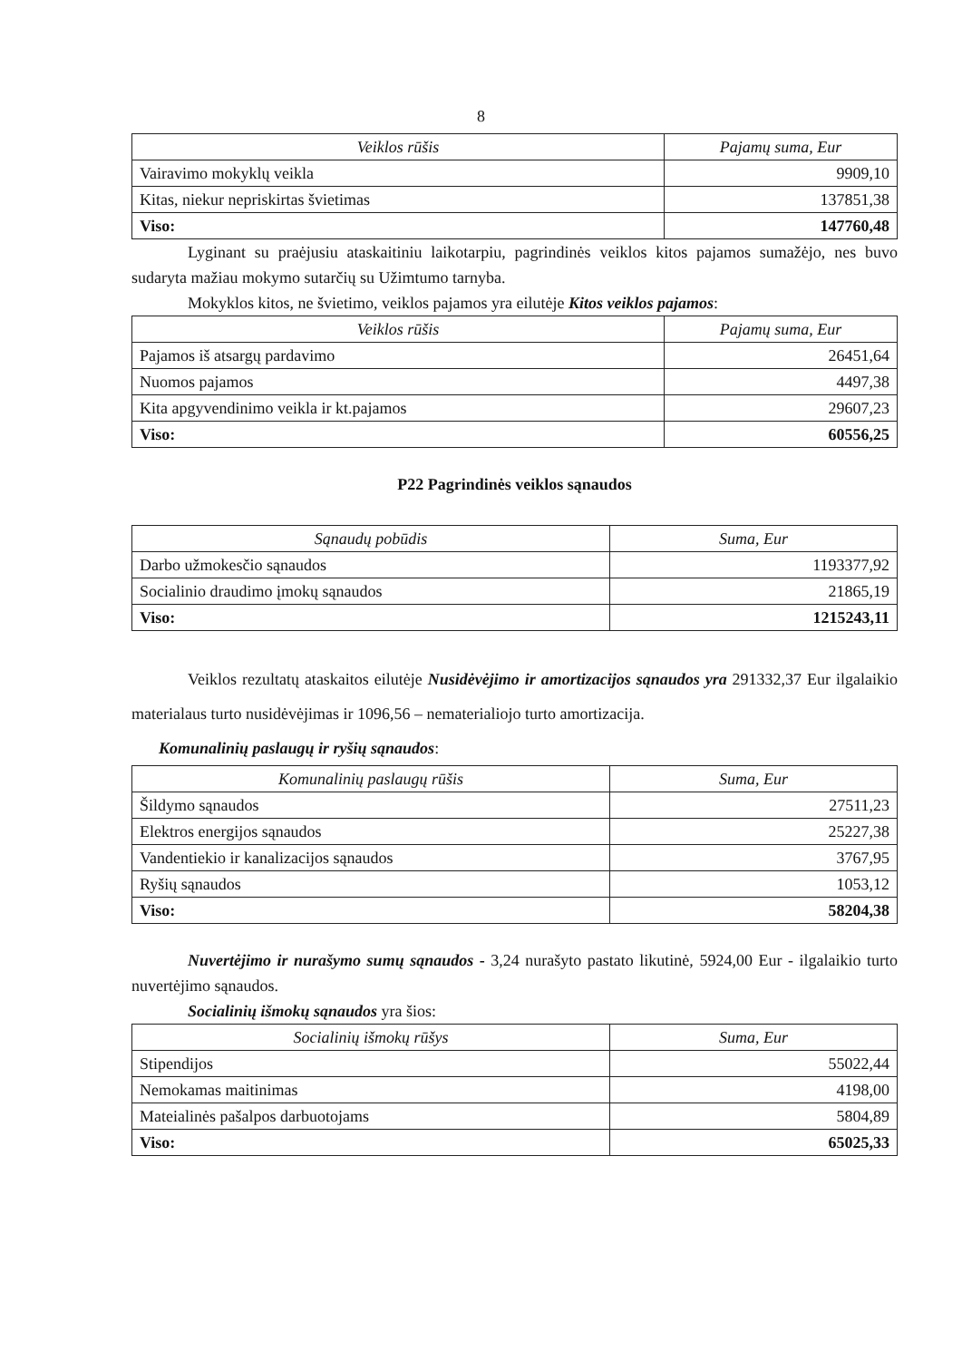8
| Veiklos rūšis | Pajamų suma, Eur |
| --- | --- |
| Vairavimo mokyklų veikla | 9909,10 |
| Kitas, niekur nepriskirtas švietimas | 137851,38 |
| Viso: | 147760,48 |
Lyginant su praėjusiu ataskaitiniu laikotarpiu, pagrindinės veiklos kitos pajamos sumažėjo, nes buvo sudaryta mažiau mokymo sutarčių su Užimtumo tarnyba.
Mokyklos kitos, ne švietimo, veiklos pajamos yra eilutėje Kitos veiklos pajamos:
| Veiklos rūšis | Pajamų suma, Eur |
| --- | --- |
| Pajamos iš atsargų pardavimo | 26451,64 |
| Nuomos pajamos | 4497,38 |
| Kita apgyvendinimo veikla ir kt.pajamos | 29607,23 |
| Viso: | 60556,25 |
P22 Pagrindinės veiklos sąnaudos
| Sąnaudų pobūdis | Suma, Eur |
| --- | --- |
| Darbo užmokesčio sąnaudos | 1193377,92 |
| Socialinio draudimo įmokų sąnaudos | 21865,19 |
| Viso: | 1215243,11 |
Veiklos rezultatų ataskaitos eilutėje Nusidėvėjimo ir amortizacijos sąnaudos yra 291332,37 Eur ilgalaikio materialaus turto nusidėvėjimas ir 1096,56 – nematerialiojo turto amortizacija.
Komunalinių paslaugų ir ryšių sąnaudos:
| Komunalinių paslaugų rūšis | Suma, Eur |
| --- | --- |
| Šildymo sąnaudos | 27511,23 |
| Elektros energijos sąnaudos | 25227,38 |
| Vandentiekio ir kanalizacijos sąnaudos | 3767,95 |
| Ryšių sąnaudos | 1053,12 |
| Viso: | 58204,38 |
Nuvertėjimo ir nurašymo sumų sąnaudos - 3,24 nurašyto pastato likutinė, 5924,00 Eur - ilgalaikio turto nuvertėjimo sąnaudos.
Socialinių išmokų sąnaudos yra šios:
| Socialinių išmokų rūšys | Suma, Eur |
| --- | --- |
| Stipendijos | 55022,44 |
| Nemokamas maitinimas | 4198,00 |
| Mateialinės pašalpos darbuotojams | 5804,89 |
| Viso: | 65025,33 |